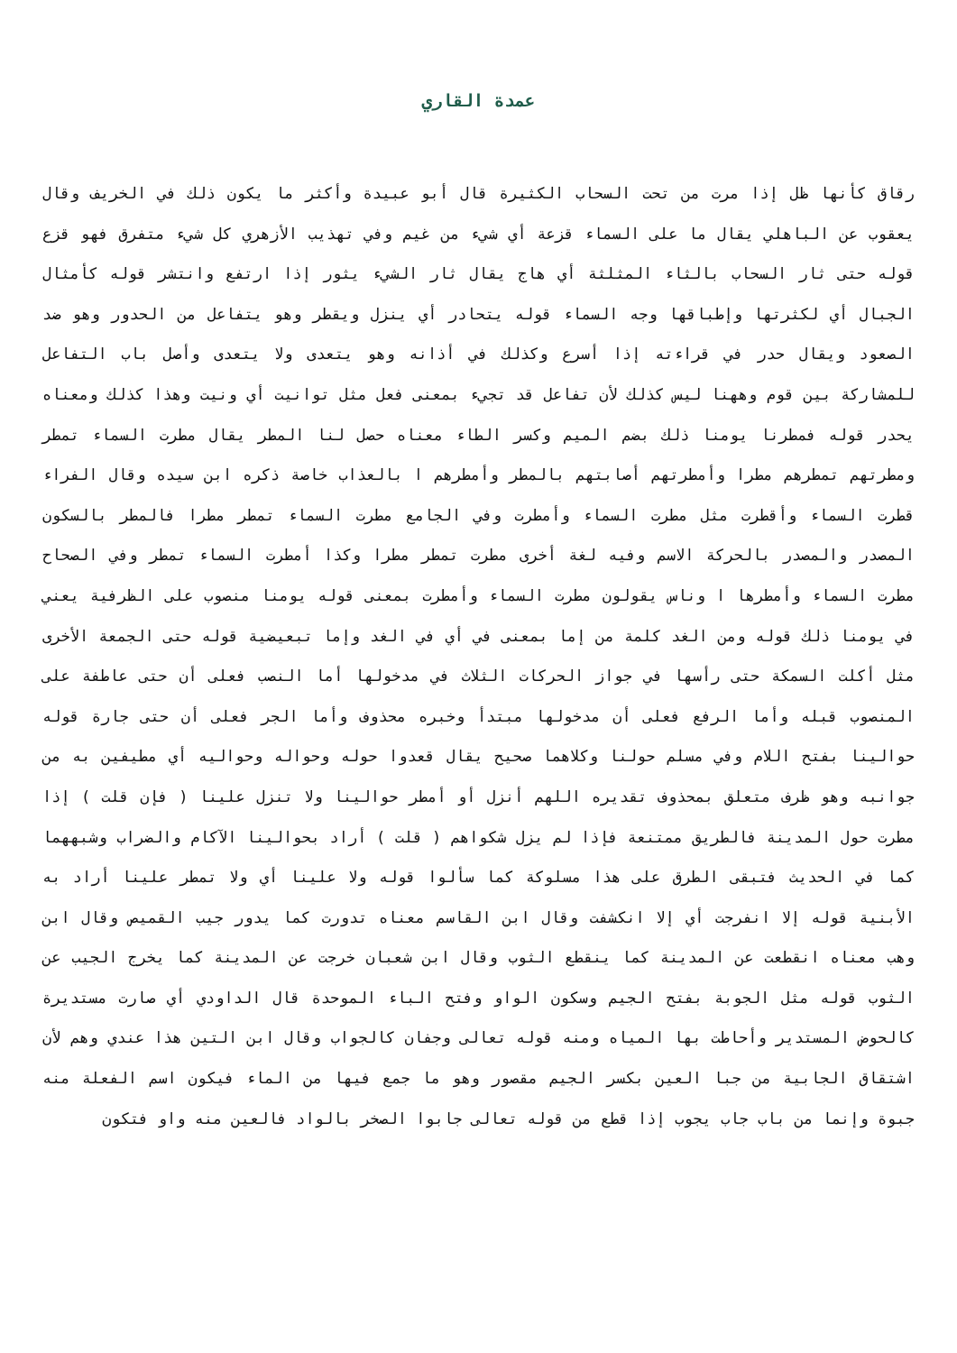عمدة القاري
رقاق كأنها ظل إذا مرت من تحت السحاب الكثيرة قال أبو عبيدة وأكثر ما يكون ذلك في الخريف وقال يعقوب عن الباهلي يقال ما على السماء قزعة أي شيء من غيم وفي تهذيب الأزهري كل شيء متفرق فهو قزع قوله حتى ثار السحاب بالثاء المثلثة أي هاج يقال ثار الشيء يثور إذا ارتفع وانتشر قوله كأمثال الجبال أي لكثرتها وإطباقها وجه السماء قوله يتحادر أي ينزل ويقطر وهو يتفاعل من الحدور وهو ضد الصعود ويقال حدر في قراءته إذا أسرع وكذلك في أذانه وهو يتعدى ولا يتعدى وأصل باب التفاعل للمشاركة بين قوم وههنا ليس كذلك لأن تفاعل قد تجيء بمعنى فعل مثل توانيت أي ونيت وهذا كذلك ومعناه يحدر قوله فمطرنا يومنا ذلك بضم الميم وكسر الطاء معناه حصل لنا المطر يقال مطرت السماء تمطر ومطرتهم تمطرهم مطرا وأمطرتهم أصابتهم بالمطر وأمطرهم ا بالعذاب خاصة ذكره ابن سيده وقال الفراء قطرت السماء وأقطرت مثل مطرت السماء وأمطرت وفي الجامع مطرت السماء تمطر مطرا فالمطر بالسكون المصدر والمصدر بالحركة الاسم وفيه لغة أخرى مطرت تمطر مطرا وكذا أمطرت السماء تمطر وفي الصحاح مطرت السماء وأمطرها ا وناس يقولون مطرت السماء وأمطرت بمعنى قوله يومنا منصوب على الظرفية يعني في يومنا ذلك قوله ومن الغد كلمة من إما بمعنى في أي في الغد وإما تبعيضية قوله حتى الجمعة الأخرى مثل أكلت السمكة حتى رأسها في جواز الحركات الثلاث في مدخولها أما النصب فعلى أن حتى عاطفة على المنصوب قبله وأما الرفع فعلى أن مدخولها مبتدأ وخبره محذوف وأما الجر فعلى أن حتى جارة قوله حوالينا بفتح اللام وفي مسلم حولنا وكلاهما صحيح يقال قعدوا حوله وحواله وحواليه أي مطيفين به من جوانبه وهو ظرف متعلق بمحذوف تقديره اللهم أنزل أو أمطر حوالينا ولا تنزل علينا ( فإن قلت ) إذا مطرت حول المدينة فالطريق ممتنعة فإذا لم يزل شكواهم ( قلت ) أراد بحوالينا الآكام والضراب وشبههما كما في الحديث فتبقى الطرق على هذا مسلوكة كما سألوا قوله ولا علينا أي ولا تمطر علينا أراد به الأبنية قوله إلا انفرجت أي إلا انكشفت وقال ابن القاسم معناه تدورت كما يدور جيب القميص وقال ابن وهب معناه انقطعت عن المدينة كما ينقطع الثوب وقال ابن شعبان خرجت عن المدينة كما يخرج الجيب عن الثوب قوله مثل الجوبة بفتح الجيم وسكون الواو وفتح الباء الموحدة قال الداودي أي صارت مستديرة كالحوض المستدير وأحاطت بها المياه ومنه قوله تعالى وجفان كالجواب وقال ابن التين هذا عندي وهم لأن اشتقاق الجابية من جبا العين بكسر الجيم مقصور وهو ما جمع فيها من الماء فيكون اسم الفعلة منه جبوة وإنما من باب جاب يجوب إذا قطع من قوله تعالى جابوا الصخر بالواد فالعين منه واو فتكون